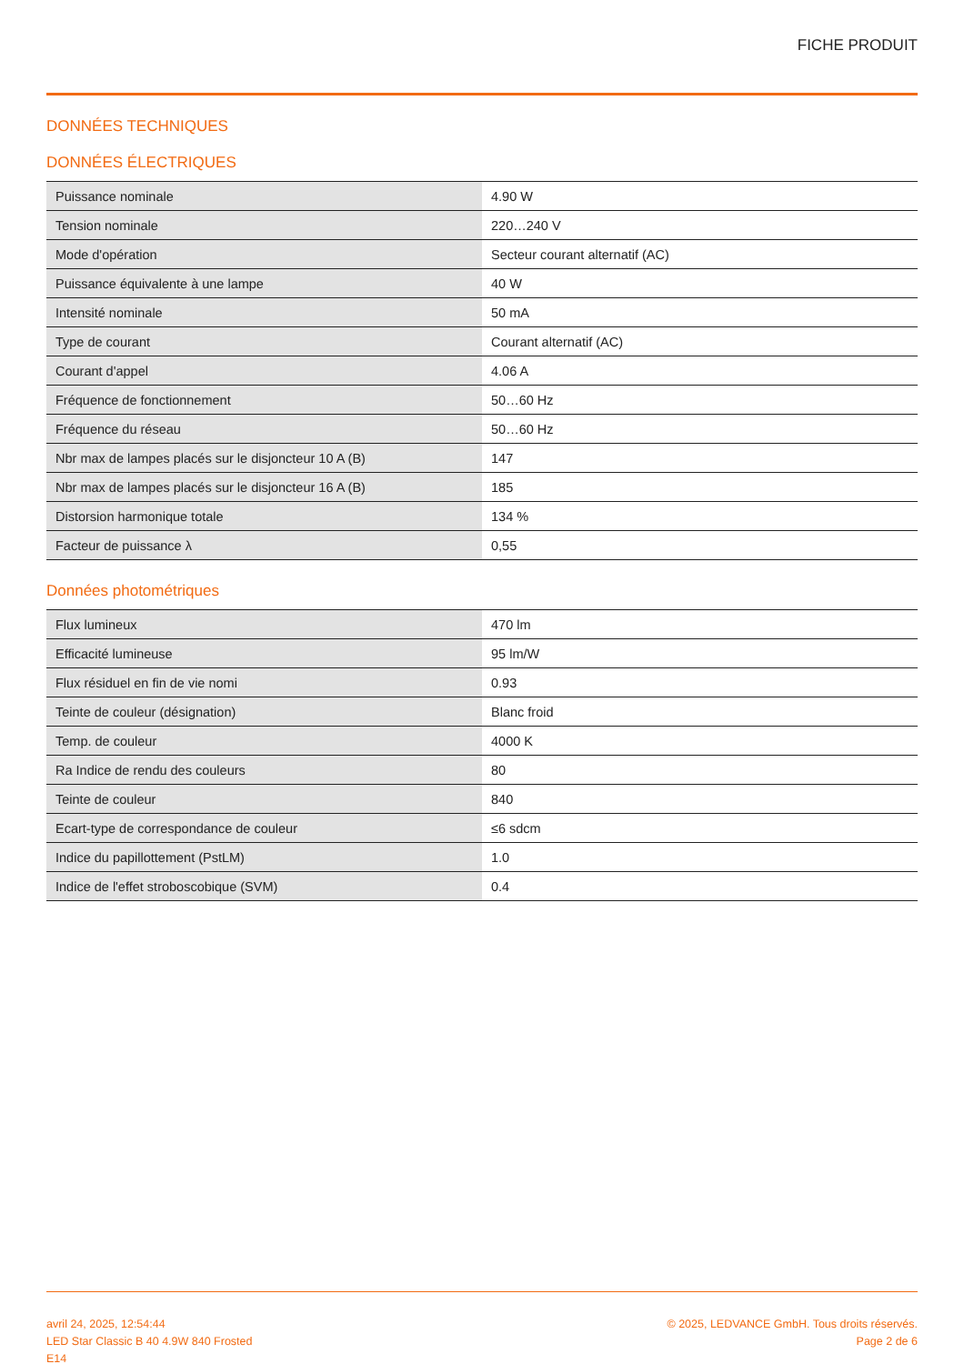FICHE PRODUIT
DONNÉES TECHNIQUES
DONNÉES ÉLECTRIQUES
| Puissance nominale | 4.90 W |
| Tension nominale | 220…240 V |
| Mode d'opération | Secteur courant alternatif (AC) |
| Puissance équivalente à une lampe | 40 W |
| Intensité nominale | 50 mA |
| Type de courant | Courant alternatif (AC) |
| Courant d'appel | 4.06 A |
| Fréquence de fonctionnement | 50…60 Hz |
| Fréquence du réseau | 50…60 Hz |
| Nbr max de lampes placés sur le disjoncteur 10 A (B) | 147 |
| Nbr max de lampes placés sur le disjoncteur 16 A (B) | 185 |
| Distorsion harmonique totale | 134 % |
| Facteur de puissance λ | 0,55 |
Données photométriques
| Flux lumineux | 470 lm |
| Efficacité lumineuse | 95 lm/W |
| Flux résiduel en fin de vie nomi | 0.93 |
| Teinte de couleur (désignation) | Blanc froid |
| Temp. de couleur | 4000 K |
| Ra Indice de rendu des couleurs | 80 |
| Teinte de couleur | 840 |
| Ecart-type de correspondance de couleur | ≤6 sdcm |
| Indice du papillottement (PstLM) | 1.0 |
| Indice de l'effet stroboscobique (SVM) | 0.4 |
avril 24, 2025, 12:54:44
LED Star Classic B 40 4.9W 840 Frosted
E14
© 2025, LEDVANCE GmbH. Tous droits réservés.
Page 2 de 6